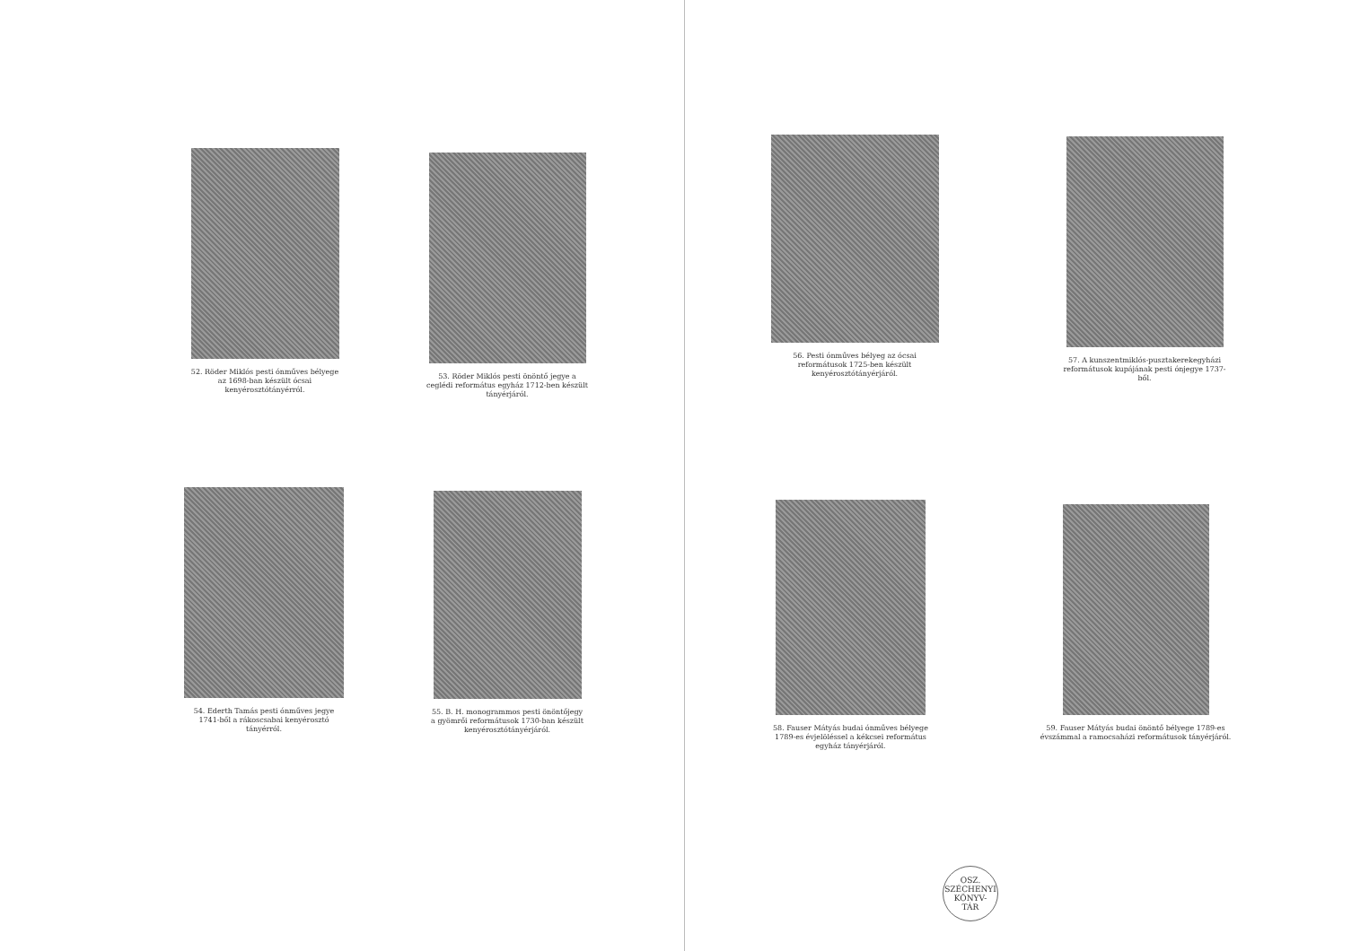52. Röder Miklós pesti ónműves bélyege az 1698-ban készült ócsai kenyérosztótányérról.
53. Röder Miklós pesti önöntő jegye a ceglédi református egyház 1712-ben készült tányérjáról.
54. Ederth Tamás pesti ónműves jegye 1741-ből a rákoscsabai kenyérosztó tányérról.
55. B. H. monogrammos pesti önöntőjegy a gyömrői reformátusok 1730-ban készült kenyérosztótányérjáról.
56. Pesti ónműves bélyeg az ócsai reformátusok 1725-ben készült kenyérosztótányérjáról.
57. A kunszentmiklós-pusztakerekegyházi reformátusok kupájának pesti ónjegye 1737-ből.
58. Fauser Mátyás budai ónműves bélyege 1789-es évjelöléssel a kékcsei református egyház tányérjáról.
59. Fauser Mátyás budai önöntő bélyege 1789-es évszámmal a ramocsaházi reformátusok tányérjáról.
OSZ. SZÉCHENYI
KÖNYV-
TÁR